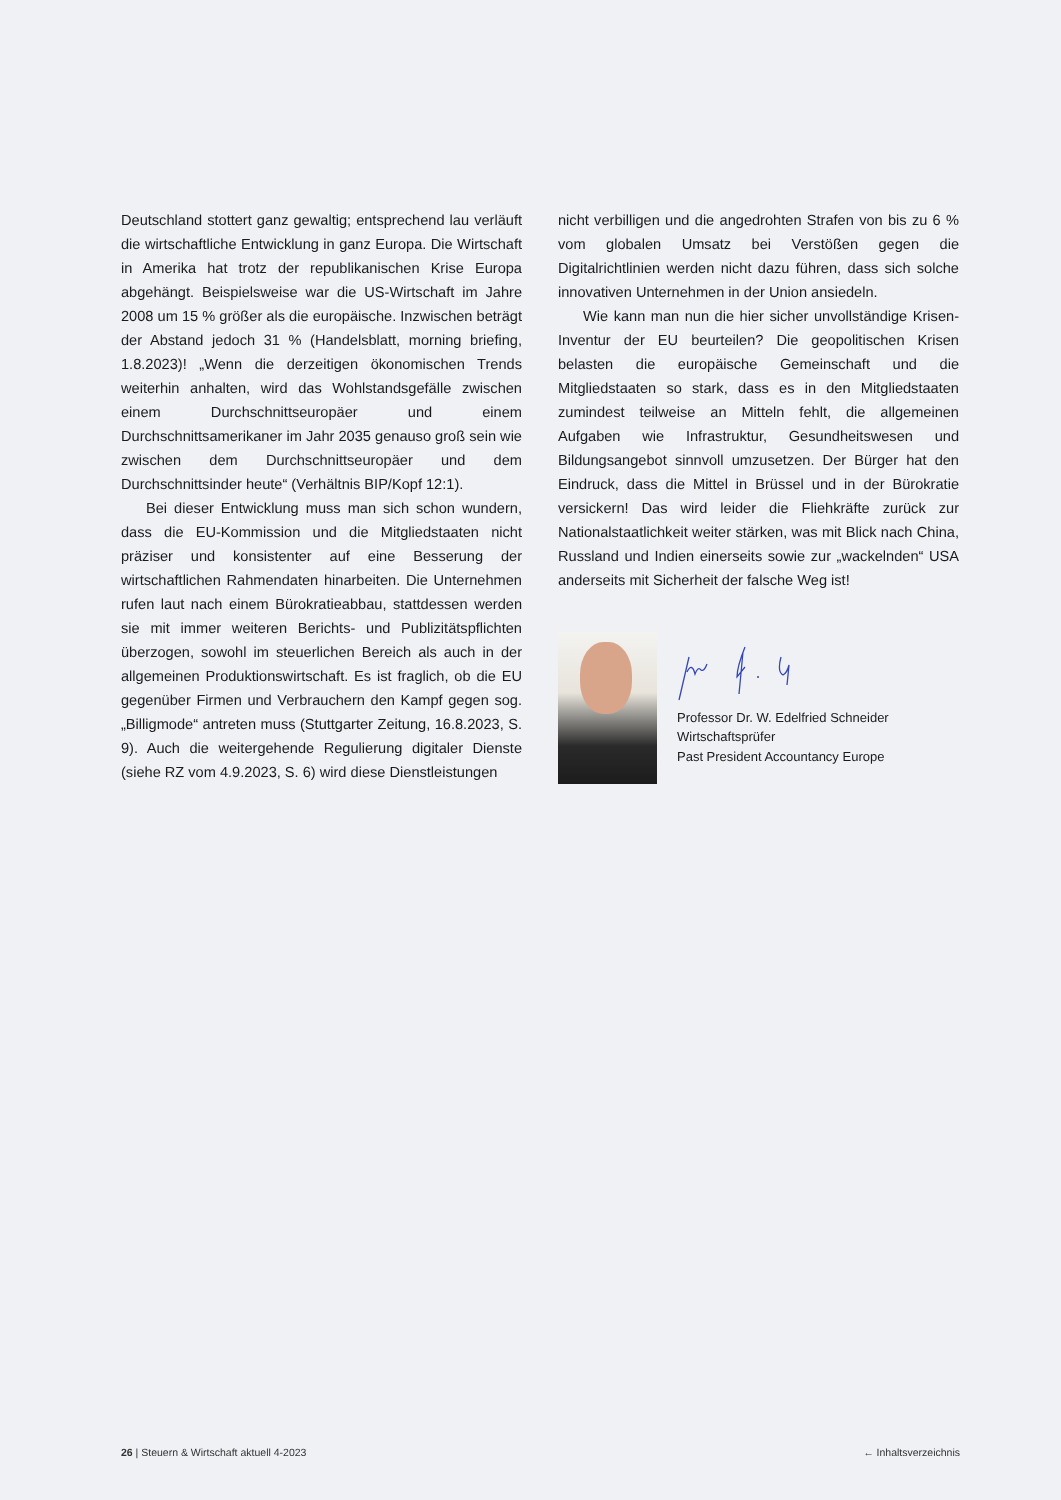Deutschland stottert ganz gewaltig; entsprechend lau verläuft die wirtschaftliche Entwicklung in ganz Europa. Die Wirtschaft in Amerika hat trotz der republikanischen Krise Europa abgehängt. Beispielsweise war die US-Wirtschaft im Jahre 2008 um 15 % größer als die europäische. Inzwischen beträgt der Abstand jedoch 31 % (Handelsblatt, morning briefing, 1.8.2023)! „Wenn die derzeitigen ökonomischen Trends weiterhin anhalten, wird das Wohlstandsgefälle zwischen einem Durchschnittseuropäer und einem Durchschnittsamerikaner im Jahr 2035 genauso groß sein wie zwischen dem Durchschnittseuropäer und dem Durchschnittsinder heute“ (Verhältnis BIP/Kopf 12:1).
Bei dieser Entwicklung muss man sich schon wundern, dass die EU-Kommission und die Mitgliedstaaten nicht präziser und konsistenter auf eine Besserung der wirtschaftlichen Rahmendaten hinarbeiten. Die Unternehmen rufen laut nach einem Bürokratieabbau, stattdessen werden sie mit immer weiteren Berichts- und Publizitätspflichten überzogen, sowohl im steuerlichen Bereich als auch in der allgemeinen Produktionswirtschaft. Es ist fraglich, ob die EU gegenüber Firmen und Verbrauchern den Kampf gegen sog. „Billigmode“ antreten muss (Stuttgarter Zeitung, 16.8.2023, S. 9). Auch die weitergehende Regulierung digitaler Dienste (siehe RZ vom 4.9.2023, S. 6) wird diese Dienstleistungen
nicht verbilligen und die angedrohten Strafen von bis zu 6 % vom globalen Umsatz bei Verstößen gegen die Digitalrichtlinien werden nicht dazu führen, dass sich solche innovativen Unternehmen in der Union ansiedeln.
Wie kann man nun die hier sicher unvollständige Krisen-Inventur der EU beurteilen? Die geopolitischen Krisen belasten die europäische Gemeinschaft und die Mitgliedstaaten so stark, dass es in den Mitgliedstaaten zumindest teilweise an Mitteln fehlt, die allgemeinen Aufgaben wie Infrastruktur, Gesundheitswesen und Bildungsangebot sinnvoll umzusetzen. Der Bürger hat den Eindruck, dass die Mittel in Brüssel und in der Bürokratie versickern! Das wird leider die Fliehkräfte zurück zur Nationalstaatlichkeit weiter stärken, was mit Blick nach China, Russland und Indien einerseits sowie zur „wackelnden“ USA anderseits mit Sicherheit der falsche Weg ist!
Professor Dr. W. Edelfried Schneider
Wirtschaftsprüfer
Past President Accountancy Europe
26 | Steuern & Wirtschaft aktuell 4-2023 ← Inhaltsverzeichnis